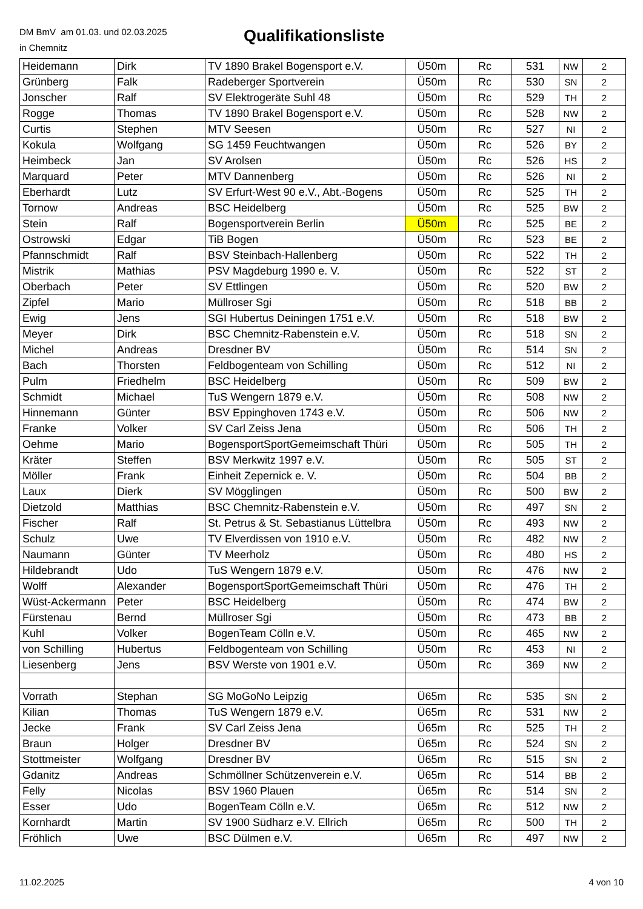DM BmV am 01.03. und 02.03.2025
in Chemnitz
Qualifikationsliste
| Heidemann | Dirk | TV 1890 Brakel Bogensport e.V. | Ü50m | Rc | 531 | NW | 2 |
| Grünberg | Falk | Radeberger Sportverein | Ü50m | Rc | 530 | SN | 2 |
| Jonscher | Ralf | SV Elektrogeräte Suhl 48 | Ü50m | Rc | 529 | TH | 2 |
| Rogge | Thomas | TV 1890 Brakel Bogensport e.V. | Ü50m | Rc | 528 | NW | 2 |
| Curtis | Stephen | MTV Seesen | Ü50m | Rc | 527 | NI | 2 |
| Kokula | Wolfgang | SG 1459 Feuchtwangen | Ü50m | Rc | 526 | BY | 2 |
| Heimbeck | Jan | SV Arolsen | Ü50m | Rc | 526 | HS | 2 |
| Marquard | Peter | MTV Dannenberg | Ü50m | Rc | 526 | NI | 2 |
| Eberhardt | Lutz | SV Erfurt-West 90 e.V., Abt.-Bogens | Ü50m | Rc | 525 | TH | 2 |
| Tornow | Andreas | BSC Heidelberg | Ü50m | Rc | 525 | BW | 2 |
| Stein | Ralf | Bogensportverein Berlin | Ü50m | Rc | 525 | BE | 2 |
| Ostrowski | Edgar | TiB Bogen | Ü50m | Rc | 523 | BE | 2 |
| Pfannschmidt | Ralf | BSV Steinbach-Hallenberg | Ü50m | Rc | 522 | TH | 2 |
| Mistrik | Mathias | PSV Magdeburg 1990 e. V. | Ü50m | Rc | 522 | ST | 2 |
| Oberbach | Peter | SV Ettlingen | Ü50m | Rc | 520 | BW | 2 |
| Zipfel | Mario | Müllroser Sgi | Ü50m | Rc | 518 | BB | 2 |
| Ewig | Jens | SGI Hubertus Deiningen 1751 e.V. | Ü50m | Rc | 518 | BW | 2 |
| Meyer | Dirk | BSC Chemnitz-Rabenstein e.V. | Ü50m | Rc | 518 | SN | 2 |
| Michel | Andreas | Dresdner BV | Ü50m | Rc | 514 | SN | 2 |
| Bach | Thorsten | Feldbogenteam von Schilling | Ü50m | Rc | 512 | NI | 2 |
| Pulm | Friedhelm | BSC Heidelberg | Ü50m | Rc | 509 | BW | 2 |
| Schmidt | Michael | TuS Wengern 1879 e.V. | Ü50m | Rc | 508 | NW | 2 |
| Hinnemann | Günter | BSV Eppinghoven 1743 e.V. | Ü50m | Rc | 506 | NW | 2 |
| Franke | Volker | SV Carl Zeiss Jena | Ü50m | Rc | 506 | TH | 2 |
| Oehme | Mario | BogensportSportGemeimschaft Thüri | Ü50m | Rc | 505 | TH | 2 |
| Kräter | Steffen | BSV Merkwitz 1997 e.V. | Ü50m | Rc | 505 | ST | 2 |
| Möller | Frank | Einheit Zepernick e. V. | Ü50m | Rc | 504 | BB | 2 |
| Laux | Dierk | SV Mögglingen | Ü50m | Rc | 500 | BW | 2 |
| Dietzold | Matthias | BSC Chemnitz-Rabenstein e.V. | Ü50m | Rc | 497 | SN | 2 |
| Fischer | Ralf | St. Petrus & St. Sebastianus Lüttelbra | Ü50m | Rc | 493 | NW | 2 |
| Schulz | Uwe | TV Elverdissen von 1910 e.V. | Ü50m | Rc | 482 | NW | 2 |
| Naumann | Günter | TV Meerholz | Ü50m | Rc | 480 | HS | 2 |
| Hildebrandt | Udo | TuS Wengern 1879 e.V. | Ü50m | Rc | 476 | NW | 2 |
| Wolff | Alexander | BogensportSportGemeimschaft Thüri | Ü50m | Rc | 476 | TH | 2 |
| Wüst-Ackermann | Peter | BSC Heidelberg | Ü50m | Rc | 474 | BW | 2 |
| Fürstenau | Bernd | Müllroser Sgi | Ü50m | Rc | 473 | BB | 2 |
| Kuhl | Volker | BogenTeam Cölln e.V. | Ü50m | Rc | 465 | NW | 2 |
| von Schilling | Hubertus | Feldbogenteam von Schilling | Ü50m | Rc | 453 | NI | 2 |
| Liesenberg | Jens | BSV Werste von 1901 e.V. | Ü50m | Rc | 369 | NW | 2 |
| Vorrath | Stephan | SG MoGoNo Leipzig | Ü65m | Rc | 535 | SN | 2 |
| Kilian | Thomas | TuS Wengern 1879 e.V. | Ü65m | Rc | 531 | NW | 2 |
| Jecke | Frank | SV Carl Zeiss Jena | Ü65m | Rc | 525 | TH | 2 |
| Braun | Holger | Dresdner BV | Ü65m | Rc | 524 | SN | 2 |
| Stottmeister | Wolfgang | Dresdner BV | Ü65m | Rc | 515 | SN | 2 |
| Gdanitz | Andreas | Schmöllner Schützenverein e.V. | Ü65m | Rc | 514 | BB | 2 |
| Felly | Nicolas | BSV 1960 Plauen | Ü65m | Rc | 514 | SN | 2 |
| Esser | Udo | BogenTeam Cölln e.V. | Ü65m | Rc | 512 | NW | 2 |
| Kornhardt | Martin | SV 1900 Südharz e.V. Ellrich | Ü65m | Rc | 500 | TH | 2 |
| Fröhlich | Uwe | BSC Dülmen e.V. | Ü65m | Rc | 497 | NW | 2 |
11.02.2025 4 von 10